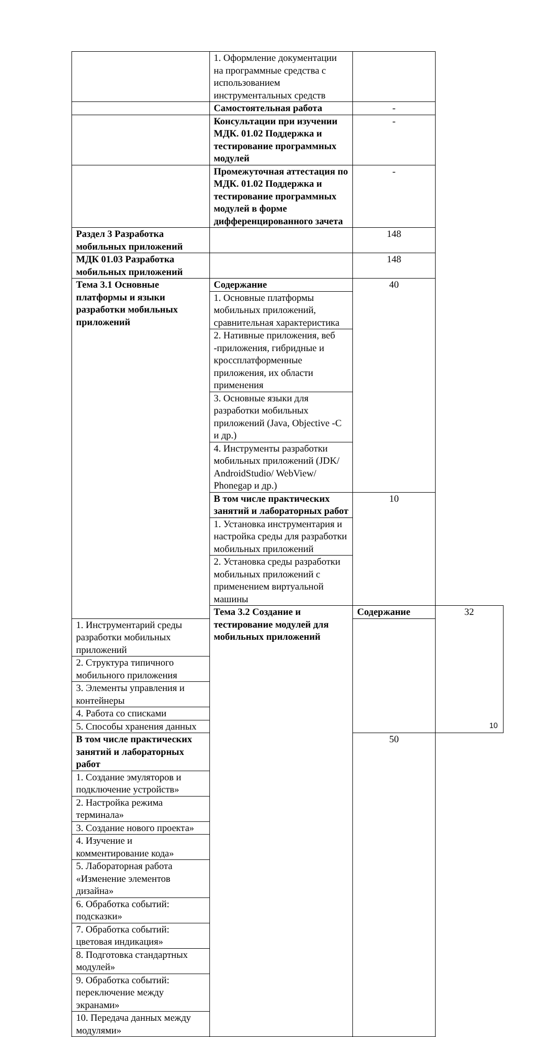| | 1. Оформление документации на программные средства с использованием инструментальных средств | | |
| | Самостоятельная работа | - | |
| | Консультации при изучении МДК. 01.02 Поддержка и тестирование программных модулей | - | |
| | Промежуточная аттестация по МДК. 01.02 Поддержка и тестирование программных модулей в форме дифференцированного зачета | - | |
| Раздел 3 Разработка мобильных приложений | | 148 | |
| МДК 01.03 Разработка мобильных приложений | | 148 | |
| Тема 3.1 Основные платформы и языки разработки мобильных приложений | Содержание | 40 | |
| | 1. Основные платформы мобильных приложений, сравнительная характеристика | | |
| | 2. Нативные приложения, веб -приложения, гибридные и кроссплатформенные приложения, их области применения | | |
| | 3. Основные языки для разработки мобильных приложений (Java, Objective -C и др.) | | |
| | 4. Инструменты разработки мобильных приложений (JDK/ AndroidStudio/ WebView/ Phonegap и др.) | | |
| | В том числе практических занятий и лабораторных работ | 10 | |
| | 1. Установка инструментария и настройка среды для разработки мобильных приложений | | |
| | 2. Установка среды разработки мобильных приложений с применением виртуальной машины | | |
| | Тема 3.2 Создание и тестирование модулей для мобильных приложений | Содержание | 32 |
| 1. Инструментарий среды разработки мобильных приложений | | | |
| 2. Структура типичного мобильного приложения | | | |
| 3. Элементы управления и контейнеры | | | |
| 4. Работа со списками | | | |
| 5. Способы хранения данных | | | |
| В том числе практических занятий и лабораторных работ | | 50 | |
| 1. Создание эмуляторов и подключение устройств» | | | |
| 2. Настройка режима терминала» | | | |
| 3. Создание нового проекта» | | | |
| 4. Изучение и комментирование кода» | | | |
| 5. Лабораторная работа «Изменение элементов дизайна» | | | |
| 6. Обработка событий: подсказки» | | | |
| 7. Обработка событий: цветовая индикация» | | | |
| 8. Подготовка стандартных модулей» | | | |
| 9. Обработка событий: переключение между экранами» | | | |
| 10. Передача данных между модулями» | | | |
10